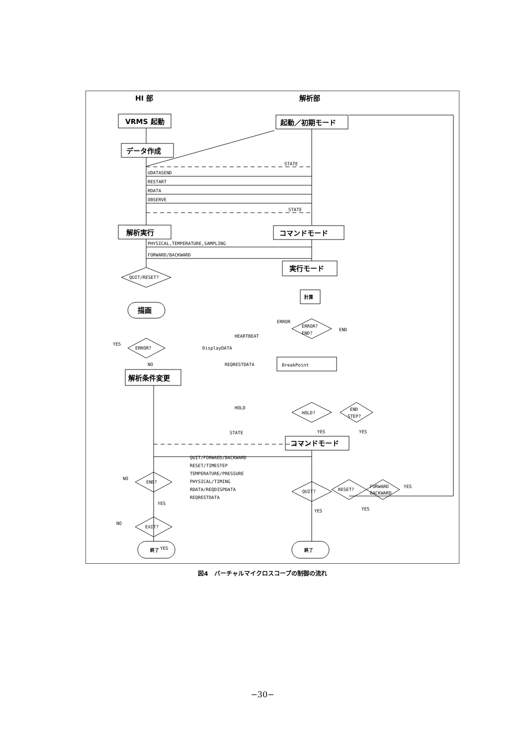HI 部
解析部
VRMS 起動
起動／初期モード
データ作成
STATE
UDATASEND
RESTART
RDATA
OBSERVE
STATE
解析実行
コマンドモード
PHYSICAL,TEMPERATURE,SAMPLING
FORWARD/BACKWARD
実行モード
QUIT/RESET?
描画
計算
ERROR?
END?
ERROR
END
HEARTBEAT
DisplayDATA
REQRESTDATA
BreakPoint
ERROR?
YES
NO
解析条件変更
HOLD?
END
STEP?
HOLD
STATE
YES
YES
コマンドモード
QUIT/FORWAED/BACKWARD
RESET/TIMESTEP
TEMPERATURE/PRESSURE
PHYSICAL/TIMING
RDATA/REQDISPDATA
REQRESTDATA
END?
EXIT?
NO
YES
NO
YES
QUIT?
RESET?
FORWARD
BACKWARD
YES
YES
YES
終了
終了
図4　バーチャルマイクロスコープの制御の流れ
−30−